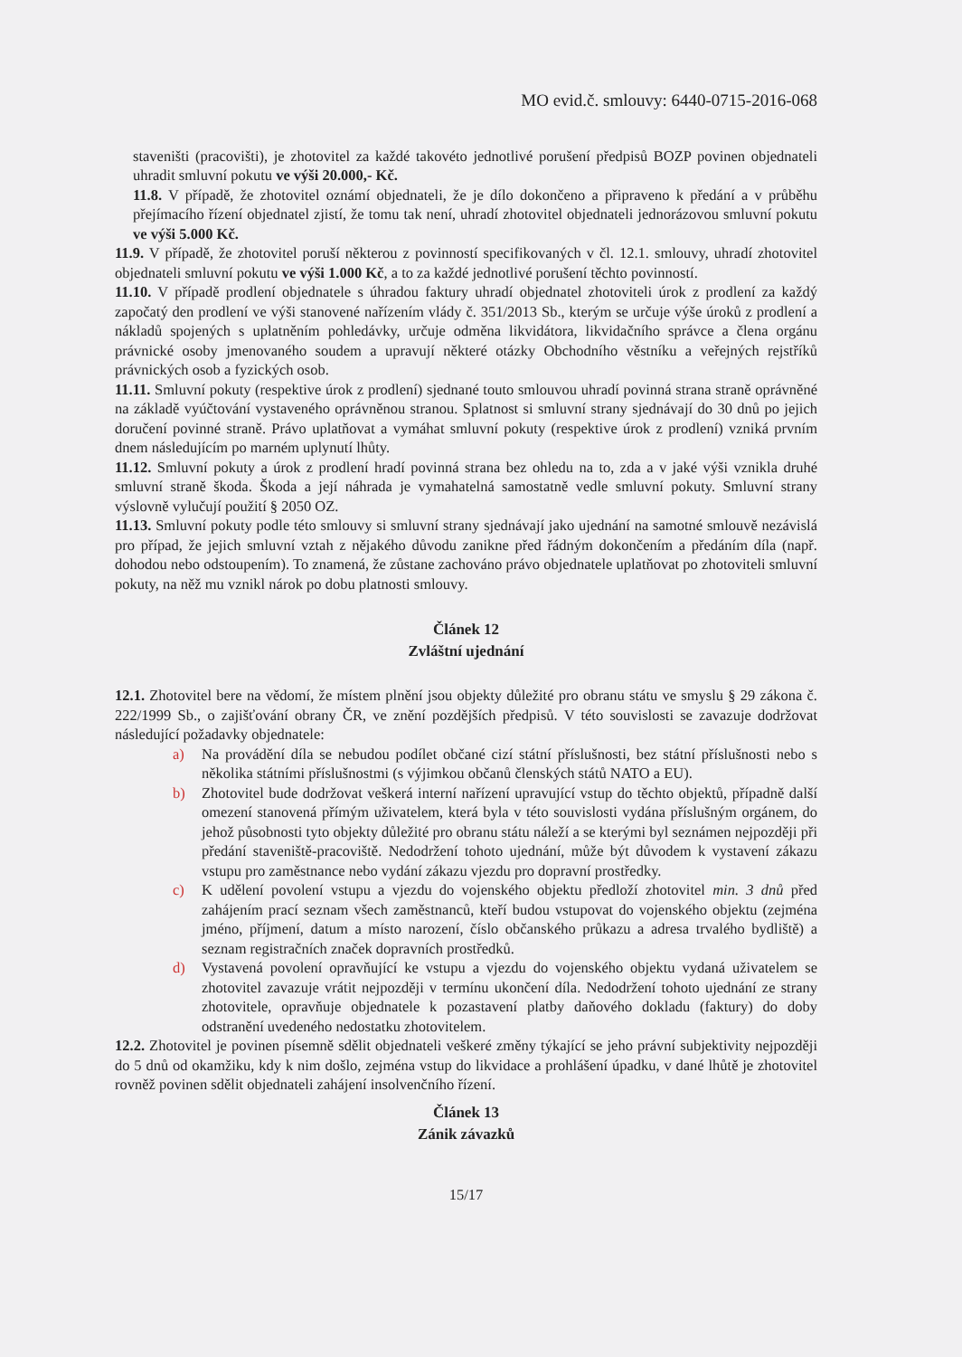MO evid.č. smlouvy: 6440-0715-2016-068
staveništi (pracovišti), je zhotovitel za každé takovéto jednotlivé porušení předpisů BOZP povinen objednateli uhradit smluvní pokutu ve výši 20.000,- Kč.
11.8. V případě, že zhotovitel oznámí objednateli, že je dílo dokončeno a připraveno k předání a v průběhu přejímacího řízení objednatel zjistí, že tomu tak není, uhradí zhotovitel objednateli jednorázovou smluvní pokutu ve výši 5.000 Kč.
11.9. V případě, že zhotovitel poruší některou z povinností specifikovaných v čl. 12.1. smlouvy, uhradí zhotovitel objednateli smluvní pokutu ve výši 1.000 Kč, a to za každé jednotlivé porušení těchto povinností.
11.10. V případě prodlení objednatele s úhradou faktury uhradí objednatel zhotoviteli úrok z prodlení za každý započatý den prodlení ve výši stanovené nařízením vlády č. 351/2013 Sb., kterým se určuje výše úroků z prodlení a nákladů spojených s uplatněním pohledávky, určuje odměna likvidátora, likvidačního správce a člena orgánu právnické osoby jmenovaného soudem a upravují některé otázky Obchodního věstníku a veřejných rejstříků právnických osob a fyzických osob.
11.11. Smluvní pokuty (respektive úrok z prodlení) sjednané touto smlouvou uhradí povinná strana straně oprávněné na základě vyúčtování vystaveného oprávněnou stranou. Splatnost si smluvní strany sjednávají do 30 dnů po jejich doručení povinné straně. Právo uplatňovat a vymáhat smluvní pokuty (respektive úrok z prodlení) vzniká prvním dnem následujícím po marném uplynutí lhůty.
11.12. Smluvní pokuty a úrok z prodlení hradí povinná strana bez ohledu na to, zda a v jaké výši vznikla druhé smluvní straně škoda. Škoda a její náhrada je vymahatelná samostatně vedle smluvní pokuty. Smluvní strany výslovně vylučují použití § 2050 OZ.
11.13. Smluvní pokuty podle této smlouvy si smluvní strany sjednávají jako ujednání na samotné smlouvě nezávislá pro případ, že jejich smluvní vztah z nějakého důvodu zanikne před řádným dokončením a předáním díla (např. dohodou nebo odstoupením). To znamená, že zůstane zachováno právo objednatele uplatňovat po zhotoviteli smluvní pokuty, na něž mu vznikl nárok po dobu platnosti smlouvy.
Článek 12
Zvláštní ujednání
12.1. Zhotovitel bere na vědomí, že místem plnění jsou objekty důležité pro obranu státu ve smyslu § 29 zákona č. 222/1999 Sb., o zajišťování obrany ČR, ve znění pozdějších předpisů. V této souvislosti se zavazuje dodržovat následující požadavky objednatele:
a) Na provádění díla se nebudou podílet občané cizí státní příslušnosti, bez státní příslušnosti nebo s několika státními příslušnostmi (s výjimkou občanů členských států NATO a EU).
b) Zhotovitel bude dodržovat veškerá interní nařízení upravující vstup do těchto objektů, případně další omezení stanovená přímým uživatelem, která byla v této souvislosti vydána příslušným orgánem, do jehož působnosti tyto objekty důležité pro obranu státu náleží a se kterými byl seznámen nejpozději při předání staveniště-pracoviště. Nedodržení tohoto ujednání, může být důvodem k vystavení zákazu vstupu pro zaměstnance nebo vydání zákazu vjezdu pro dopravní prostředky.
c) K udělení povolení vstupu a vjezdu do vojenského objektu předloží zhotovitel min. 3 dnů před zahájením prací seznam všech zaměstnanců, kteří budou vstupovat do vojenského objektu (zejména jméno, příjmení, datum a místo narození, číslo občanského průkazu a adresa trvalého bydliště) a seznam registračních značek dopravních prostředků.
d) Vystavená povolení opravňující ke vstupu a vjezdu do vojenského objektu vydaná uživatelem se zhotovitel zavazuje vrátit nejpozději v termínu ukončení díla. Nedodržení tohoto ujednání ze strany zhotovitele, opravňuje objednatele k pozastavení platby daňového dokladu (faktury) do doby odstranění uvedeného nedostatku zhotovitelem.
12.2. Zhotovitel je povinen písemně sdělit objednateli veškeré změny týkající se jeho právní subjektivity nejpozději do 5 dnů od okamžiku, kdy k nim došlo, zejména vstup do likvidace a prohlášení úpadku, v dané lhůtě je zhotovitel rovněž povinen sdělit objednateli zahájení insolvenčního řízení.
Článek 13
Zánik závazků
15/17